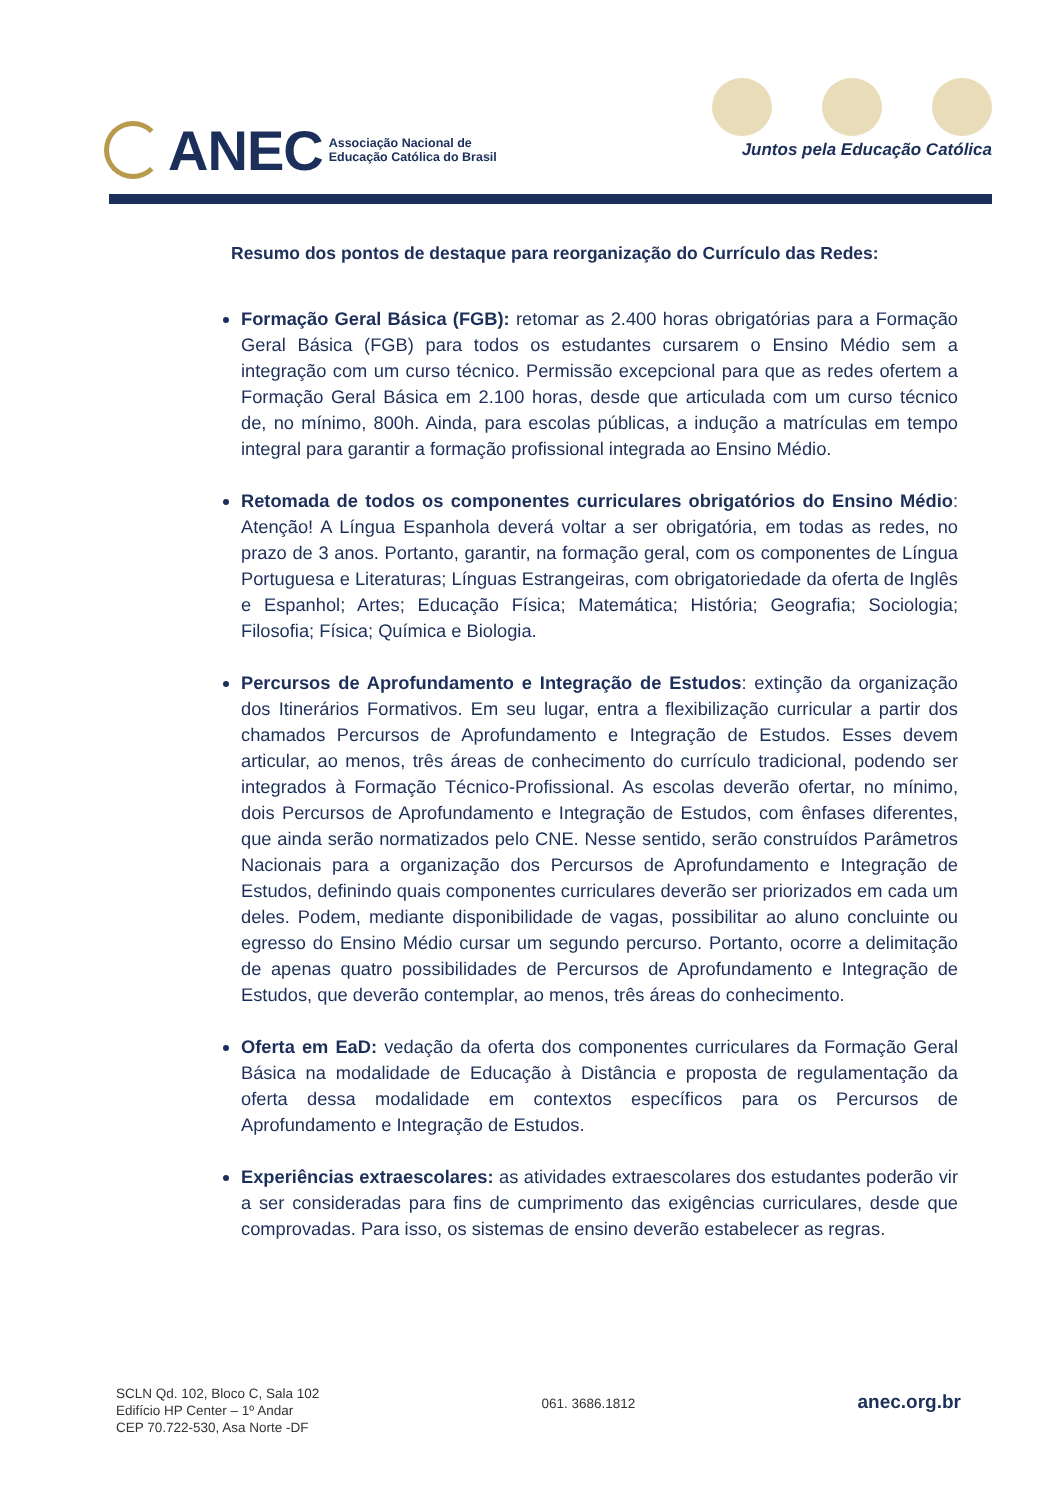ANEC
Associação Nacional de
Educação Católica do Brasil
Juntos pela Educação Católica
Resumo dos pontos de destaque para reorganização do Currículo das Redes:
Formação Geral Básica (FGB): retomar as 2.400 horas obrigatórias para a Formação Geral Básica (FGB) para todos os estudantes cursarem o Ensino Médio sem a integração com um curso técnico. Permissão excepcional para que as redes ofertem a Formação Geral Básica em 2.100 horas, desde que articulada com um curso técnico de, no mínimo, 800h. Ainda, para escolas públicas, a indução a matrículas em tempo integral para garantir a formação profissional integrada ao Ensino Médio.
Retomada de todos os componentes curriculares obrigatórios do Ensino Médio: Atenção! A Língua Espanhola deverá voltar a ser obrigatória, em todas as redes, no prazo de 3 anos. Portanto, garantir, na formação geral, com os componentes de Língua Portuguesa e Literaturas; Línguas Estrangeiras, com obrigatoriedade da oferta de Inglês e Espanhol; Artes; Educação Física; Matemática; História; Geografia; Sociologia; Filosofia; Física; Química e Biologia.
Percursos de Aprofundamento e Integração de Estudos: extinção da organização dos Itinerários Formativos. Em seu lugar, entra a flexibilização curricular a partir dos chamados Percursos de Aprofundamento e Integração de Estudos. Esses devem articular, ao menos, três áreas de conhecimento do currículo tradicional, podendo ser integrados à Formação Técnico-Profissional. As escolas deverão ofertar, no mínimo, dois Percursos de Aprofundamento e Integração de Estudos, com ênfases diferentes, que ainda serão normatizados pelo CNE. Nesse sentido, serão construídos Parâmetros Nacionais para a organização dos Percursos de Aprofundamento e Integração de Estudos, definindo quais componentes curriculares deverão ser priorizados em cada um deles. Podem, mediante disponibilidade de vagas, possibilitar ao aluno concluinte ou egresso do Ensino Médio cursar um segundo percurso. Portanto, ocorre a delimitação de apenas quatro possibilidades de Percursos de Aprofundamento e Integração de Estudos, que deverão contemplar, ao menos, três áreas do conhecimento.
Oferta em EaD: vedação da oferta dos componentes curriculares da Formação Geral Básica na modalidade de Educação à Distância e proposta de regulamentação da oferta dessa modalidade em contextos específicos para os Percursos de Aprofundamento e Integração de Estudos.
Experiências extraescolares: as atividades extraescolares dos estudantes poderão vir a ser consideradas para fins de cumprimento das exigências curriculares, desde que comprovadas. Para isso, os sistemas de ensino deverão estabelecer as regras.
SCLN Qd. 102, Bloco C, Sala 102
Edifício HP Center – 1º Andar
CEP 70.722-530, Asa Norte -DF
061. 3686.1812
anec.org.br